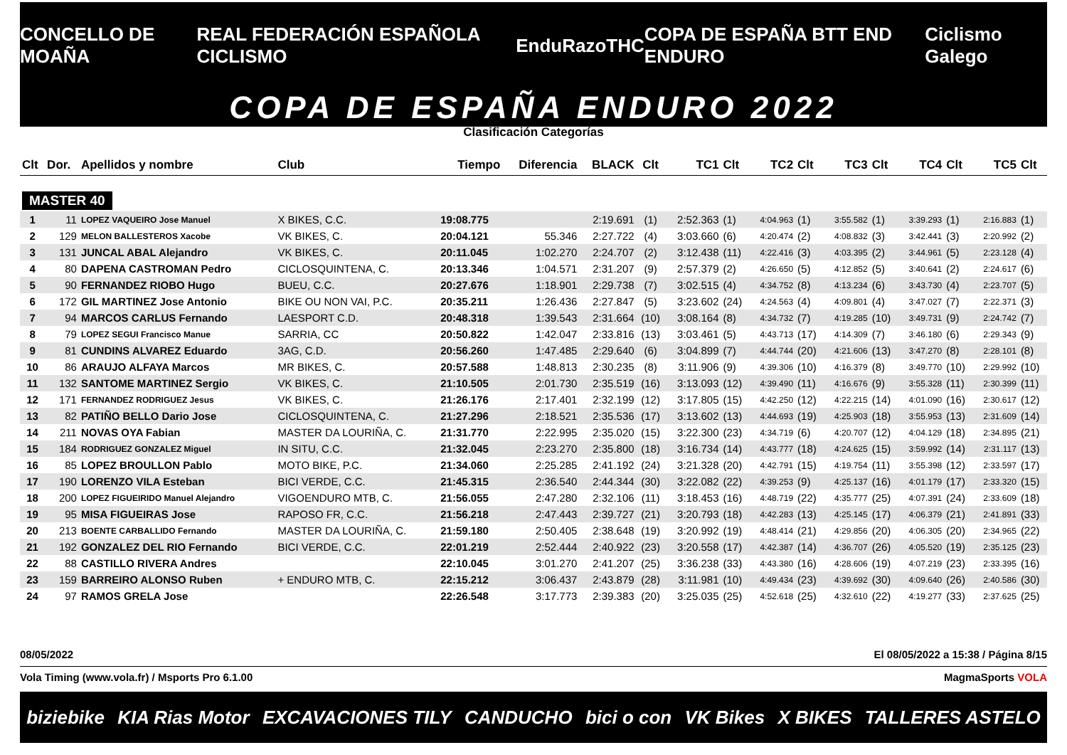CONCELLO DE MOAÑA REAL FEDERACIÓN ESPAÑOLA CICLISMO EnduRazo THC COPA DE ESPAÑA BTT END ENDURO Ciclismo Galego
COPA DE ESPAÑA ENDURO 2022
Clasificación Categorías
| Clt | Dor. | Apellidos y nombre | Club | Tiempo | Diferencia | BLACK | Clt | TC1 | Clt | TC2 | Clt | TC3 | Clt | TC4 | Clt | TC5 | Clt |
| --- | --- | --- | --- | --- | --- | --- | --- | --- | --- | --- | --- | --- | --- | --- | --- | --- | --- |
| MASTER 40 | | | | | | | | | | | | | | | | | |
| 1 | 11 | LOPEZ VAQUEIRO Jose Manuel | X BIKES, C.C. | 19:08.775 | | 2:19.691 | (1) | 2:52.363 | (1) | 4:04.963 | (1) | 3:55.582 | (1) | 3:39.293 | (1) | 2:16.883 | (1) |
| 2 | 129 | MELON BALLESTEROS Xacobe | VK BIKES, C. | 20:04.121 | 55.346 | 2:27.722 | (4) | 3:03.660 | (6) | 4:20.474 | (2) | 4:08.832 | (3) | 3:42.441 | (3) | 2:20.992 | (2) |
| 3 | 131 | JUNCAL ABAL Alejandro | VK BIKES, C. | 20:11.045 | 1:02.270 | 2:24.707 | (2) | 3:12.438 | (11) | 4:22.416 | (3) | 4:03.395 | (2) | 3:44.961 | (5) | 2:23.128 | (4) |
| 4 | 80 | DAPENA CASTROMAN Pedro | CICLOSQUINTENA, C. | 20:13.346 | 1:04.571 | 2:31.207 | (9) | 2:57.379 | (2) | 4:26.650 | (5) | 4:12.852 | (5) | 3:40.641 | (2) | 2:24.617 | (6) |
| 5 | 90 | FERNANDEZ RIOBO Hugo | BUEU, C.C. | 20:27.676 | 1:18.901 | 2:29.738 | (7) | 3:02.515 | (4) | 4:34.752 | (8) | 4:13.234 | (6) | 3:43.730 | (4) | 2:23.707 | (5) |
| 6 | 172 | GIL MARTINEZ Jose Antonio | BIKE OU NON VAI, P.C. | 20:35.211 | 1:26.436 | 2:27.847 | (5) | 3:23.602 | (24) | 4:24.563 | (4) | 4:09.801 | (4) | 3:47.027 | (7) | 2:22.371 | (3) |
| 7 | 94 | MARCOS CARLUS Fernando | LAESPORT C.D. | 20:48.318 | 1:39.543 | 2:31.664 | (10) | 3:08.164 | (8) | 4:34.732 | (7) | 4:19.285 | (10) | 3:49.731 | (9) | 2:24.742 | (7) |
| 8 | 79 | LOPEZ SEGUI Francisco Manue | SARRIA, CC | 20:50.822 | 1:42.047 | 2:33.816 | (13) | 3:03.461 | (5) | 4:43.713 | (17) | 4:14.309 | (7) | 3:46.180 | (6) | 2:29.343 | (9) |
| 9 | 81 | CUNDINS ALVAREZ Eduardo | 3AG, C.D. | 20:56.260 | 1:47.485 | 2:29.640 | (6) | 3:04.899 | (7) | 4:44.744 | (20) | 4:21.606 | (13) | 3:47.270 | (8) | 2:28.101 | (8) |
| 10 | 86 | ARAUJO ALFAYA Marcos | MR BIKES, C. | 20:57.588 | 1:48.813 | 2:30.235 | (8) | 3:11.906 | (9) | 4:39.306 | (10) | 4:16.379 | (8) | 3:49.770 | (10) | 2:29.992 | (10) |
| 11 | 132 | SANTOME MARTINEZ Sergio | VK BIKES, C. | 21:10.505 | 2:01.730 | 2:35.519 | (16) | 3:13.093 | (12) | 4:39.490 | (11) | 4:16.676 | (9) | 3:55.328 | (11) | 2:30.399 | (11) |
| 12 | 171 | FERNANDEZ RODRIGUEZ Jesus | VK BIKES, C. | 21:26.176 | 2:17.401 | 2:32.199 | (12) | 3:17.805 | (15) | 4:42.250 | (12) | 4:22.215 | (14) | 4:01.090 | (16) | 2:30.617 | (12) |
| 13 | 82 | PATIÑO BELLO Dario Jose | CICLOSQUINTENA, C. | 21:27.296 | 2:18.521 | 2:35.536 | (17) | 3:13.602 | (13) | 4:44.693 | (19) | 4:25.903 | (18) | 3:55.953 | (13) | 2:31.609 | (14) |
| 14 | 211 | NOVAS OYA Fabian | MASTER DA LOURIÑA, C. | 21:31.770 | 2:22.995 | 2:35.020 | (15) | 3:22.300 | (23) | 4:34.719 | (6) | 4:20.707 | (12) | 4:04.129 | (18) | 2:34.895 | (21) |
| 15 | 184 | RODRIGUEZ GONZALEZ Miguel | IN SITU, C.C. | 21:32.045 | 2:23.270 | 2:35.800 | (18) | 3:16.734 | (14) | 4:43.777 | (18) | 4:24.625 | (15) | 3:59.992 | (14) | 2:31.117 | (13) |
| 16 | 85 | LOPEZ BROULLON Pablo | MOTO BIKE, P.C. | 21:34.060 | 2:25.285 | 2:41.192 | (24) | 3:21.328 | (20) | 4:42.791 | (15) | 4:19.754 | (11) | 3:55.398 | (12) | 2:33.597 | (17) |
| 17 | 190 | LORENZO VILA Esteban | BICI VERDE, C.C. | 21:45.315 | 2:36.540 | 2:44.344 | (30) | 3:22.082 | (22) | 4:39.253 | (9) | 4:25.137 | (16) | 4:01.179 | (17) | 2:33.320 | (15) |
| 18 | 200 | LOPEZ FIGUEIRIDO Manuel Alejandro | VIGOENDURO MTB, C. | 21:56.055 | 2:47.280 | 2:32.106 | (11) | 3:18.453 | (16) | 4:48.719 | (22) | 4:35.777 | (25) | 4:07.391 | (24) | 2:33.609 | (18) |
| 19 | 95 | MISA FIGUEIRAS Jose | RAPOSO FR, C.C. | 21:56.218 | 2:47.443 | 2:39.727 | (21) | 3:20.793 | (18) | 4:42.283 | (13) | 4:25.145 | (17) | 4:06.379 | (21) | 2:41.891 | (33) |
| 20 | 213 | BOENTE CARBALLIDO Fernando | MASTER DA LOURIÑA, C. | 21:59.180 | 2:50.405 | 2:38.648 | (19) | 3:20.992 | (19) | 4:48.414 | (21) | 4:29.856 | (20) | 4:06.305 | (20) | 2:34.965 | (22) |
| 21 | 192 | GONZALEZ DEL RIO Fernando | BICI VERDE, C.C. | 22:01.219 | 2:52.444 | 2:40.922 | (23) | 3:20.558 | (17) | 4:42.387 | (14) | 4:36.707 | (26) | 4:05.520 | (19) | 2:35.125 | (23) |
| 22 | 88 | CASTILLO RIVERA Andres | | 22:10.045 | 3:01.270 | 2:41.207 | (25) | 3:36.238 | (33) | 4:43.380 | (16) | 4:28.606 | (19) | 4:07.219 | (23) | 2:33.395 | (16) |
| 23 | 159 | BARREIRO ALONSO Ruben | + ENDURO MTB, C. | 22:15.212 | 3:06.437 | 2:43.879 | (28) | 3:11.981 | (10) | 4:49.434 | (23) | 4:39.692 | (30) | 4:09.640 | (26) | 2:40.586 | (30) |
| 24 | 97 | RAMOS GRELA Jose | | 22:26.548 | 3:17.773 | 2:39.383 | (20) | 3:25.035 | (25) | 4:52.618 | (25) | 4:32.610 | (22) | 4:19.277 | (33) | 2:37.625 | (25) |
08/05/2022 El 08/05/2022 a 15:38 / Página 8/15
Vola Timing (www.vola.fr) / Msports Pro 6.1.00 MagmaSports VOLA
biziebike KIA Rias Motor EXCAVACIONES TILY CANDUCHO bici o con VK Bikes X BIKES TALLERES ASTELO